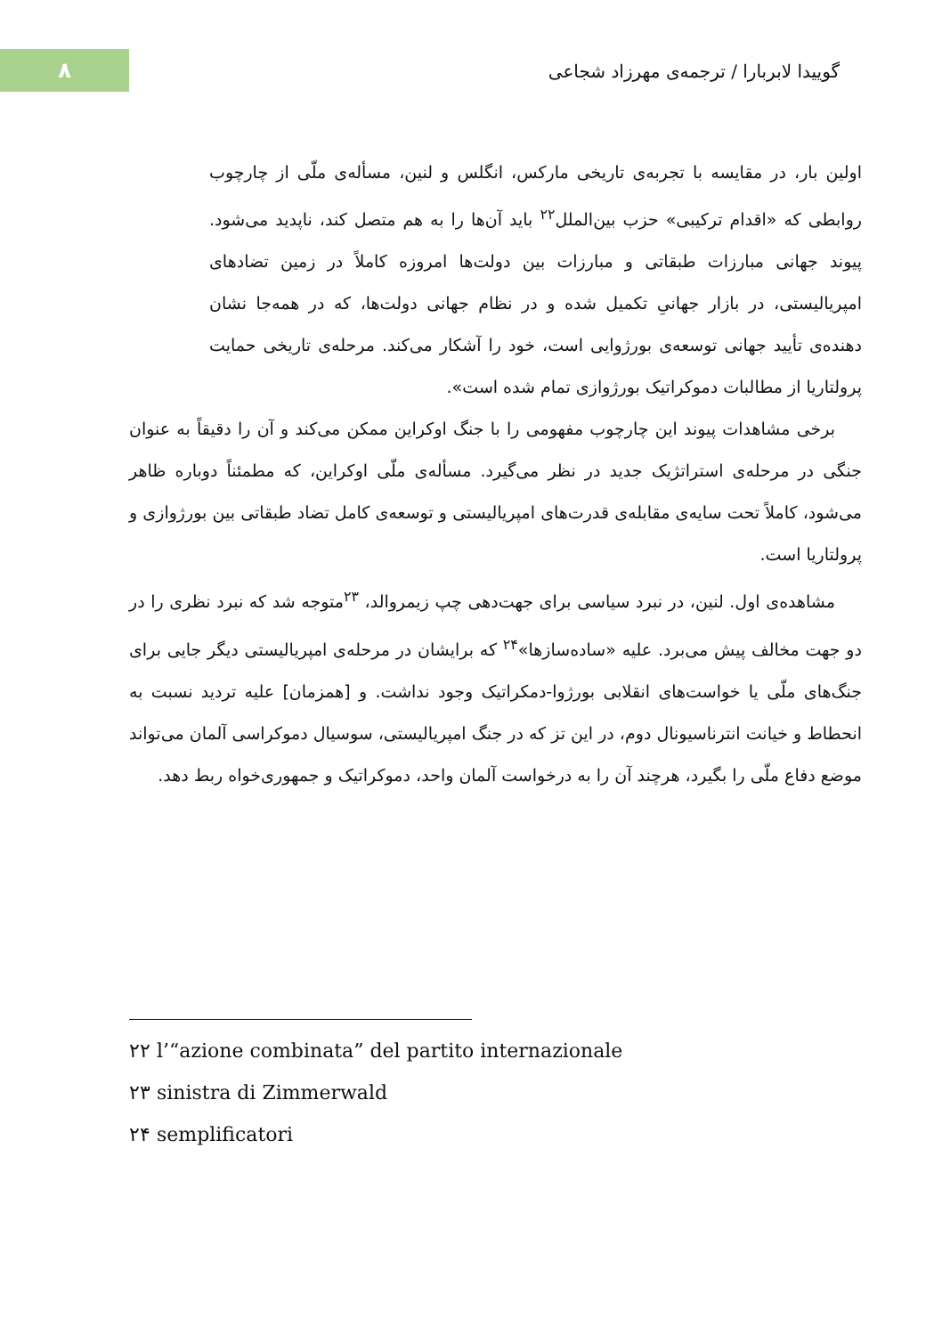۸
گوییدا لابربارا / ترجمه‌ی مهرزاد شجاعی
اولین بار، در مقایسه با تجربه‌ی تاریخی مارکس، انگلس و لنین، مسأله‌ی ملّی از چارچوب روابطی که «اقدام ترکیبی» حزب بین‌الملل<sup>۲۲</sup> باید آن‌ها را به هم متصل کند، ناپدید می‌شود. پیوند جهانی مبارزات طبقاتی و مبارزات بین دولت‌ها امروزه کاملاً در زمین تضادهای امپریالیستی، در بازار جهانیِ تکمیل شده و در نظام جهانی دولت‌ها، که در همه‌جا نشان دهنده‌ی تأیید جهانی توسعه‌ی بورژوایی است، خود را آشکار می‌کند. مرحله‌ی تاریخی حمایت پرولتاریا از مطالبات دموکراتیک بورژوازی تمام شده است».
برخی مشاهدات پیوند این چارچوب مفهومی را با جنگ اوکراین ممکن می‌کند و آن را دقیقاً به عنوان جنگی در مرحله‌ی استراتژیک جدید در نظر می‌گیرد. مسأله‌ی ملّی اوکراین، که مطمئناً دوباره ظاهر می‌شود، کاملاً تحت سایه‌ی مقابله‌ی قدرت‌های امپریالیستی و توسعه‌ی کامل تضاد طبقاتی بین بورژوازی و پرولتاریا است.
مشاهده‌ی اول. لنین، در نبرد سیاسی برای جهت‌دهی چپ زیمروالد، <sup>۲۳</sup>متوجه شد که نبرد نظری را در دو جهت مخالف پیش می‌برد. علیه «ساده‌سازها»<sup>۲۴</sup> که برایشان در مرحله‌ی امپریالیستی دیگر جایی برای جنگ‌های ملّی یا خواست‌های انقلابی بورژوا-دمکراتیک وجود نداشت. و [همزمان] علیه تردید نسبت به انحطاط و خیانت انترناسیونال دوم، در این تز که در جنگ امپریالیستی، سوسیال دموکراسی آلمان می‌تواند موضع دفاع ملّی را بگیرد، هرچند آن را به درخواست آلمان واحد، دموکراتیک و جمهوری‌خواه ربط دهد.
۲۲ l’“azione combinata” del partito internazionale
۲۳ sinistra di Zimmerwald
۲۴ semplificatori